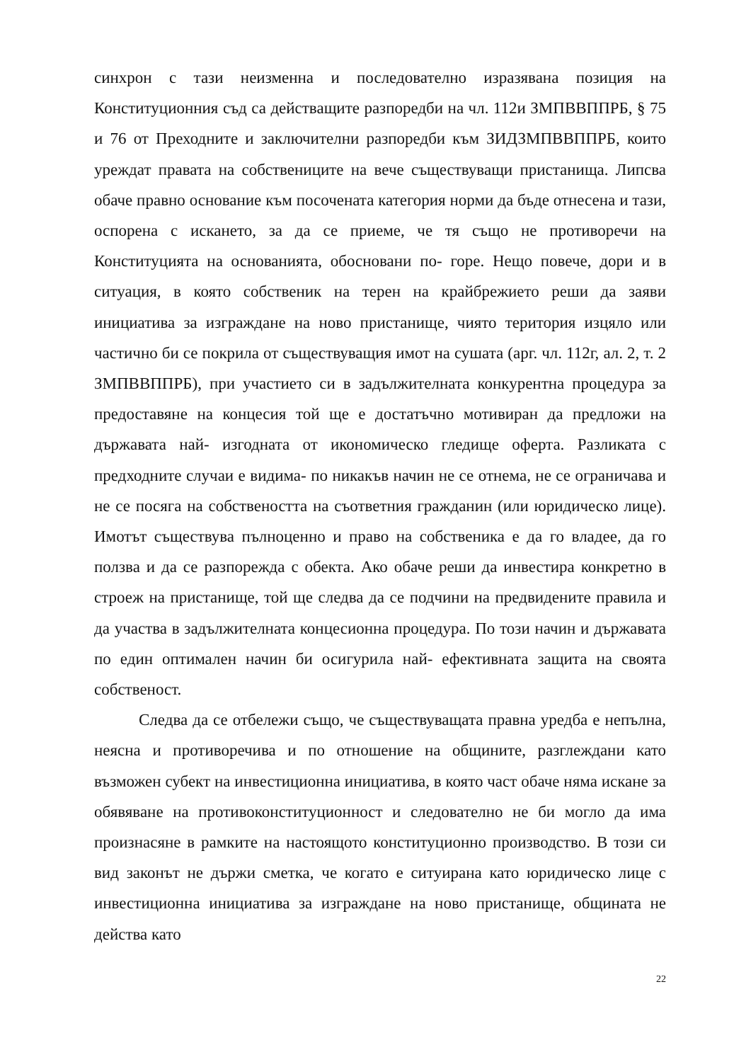синхрон с тази неизменна и последователно изразявана позиция на Конституционния съд са действащите разпоредби на чл. 112и ЗМПВВППРБ, § 75 и 76 от Преходните и заключителни разпоредби към ЗИДЗМПВВППРБ, които уреждат правата на собствениците на вече съществуващи пристанища. Липсва обаче правно основание към посочената категория норми да бъде отнесена и тази, оспорена с искането, за да се приеме, че тя също не противоречи на Конституцията на основанията, обосновани по- горе. Нещо повече, дори и в ситуация, в която собственик на терен на крайбрежието реши да заяви инициатива за изграждане на ново пристанище, чиято територия изцяло или частично би се покрила от съществуващия имот на сушата (арг. чл. 112г, ал. 2, т. 2 ЗМПВВППРБ), при участието си в задължителната конкурентна процедура за предоставяне на концесия той ще е достатъчно мотивиран да предложи на държавата най- изгодната от икономическо гледище оферта. Разликата с предходните случаи е видима- по никакъв начин не се отнема, не се ограничава и не се посяга на собствеността на съответния гражданин (или юридическо лице). Имотът съществува пълноценно и право на собственика е да го владее, да го ползва и да се разпорежда с обекта. Ако обаче реши да инвестира конкретно в строеж на пристанище, той ще следва да се подчини на предвидените правила и да участва в задължителната концесионна процедура. По този начин и държавата по един оптимален начин би осигурила най- ефективната защита на своята собственост.
Следва да се отбележи също, че съществуващата правна уредба е непълна, неясна и противоречива и по отношение на общините, разглеждани като възможен субект на инвестиционна инициатива, в която част обаче няма искане за обявяване на противоконституционност и следователно не би могло да има произнасяне в рамките на настоящото конституционно производство. В този си вид законът не държи сметка, че когато е ситуирана като юридическо лице с инвестиционна инициатива за изграждане на ново пристанище, общината не действа като
22